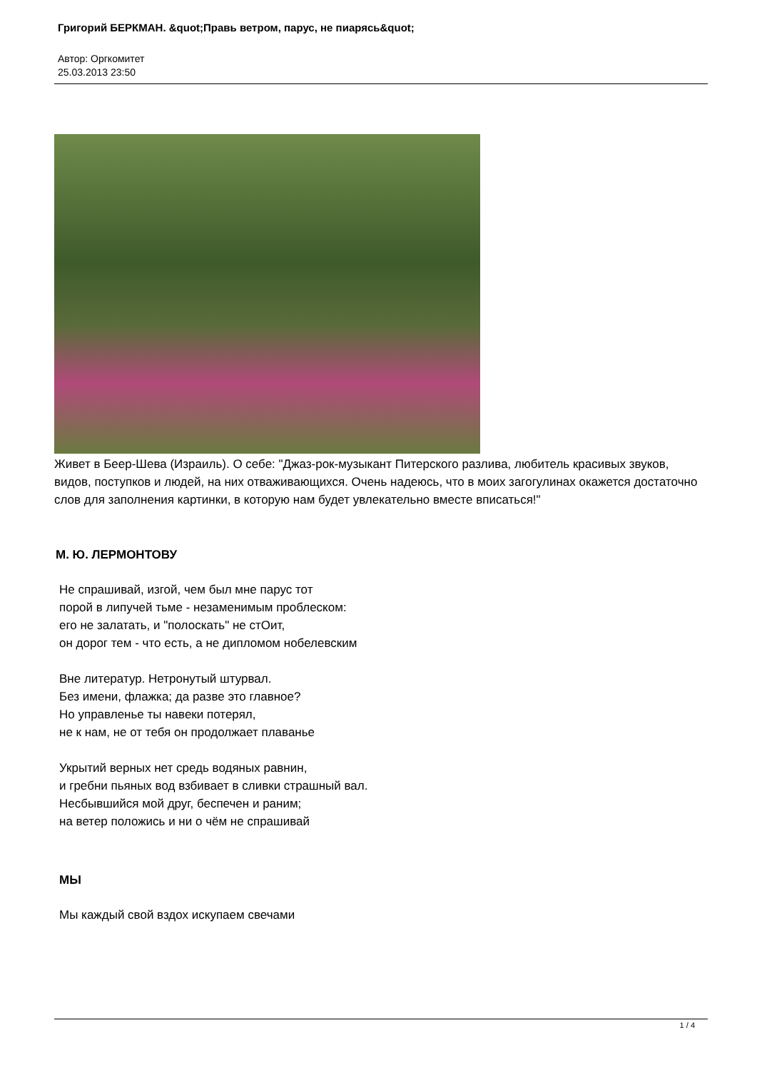Григорий БЕРКМАН. &quot;Правь ветром, парус, не пиарясь&quot;
Автор: Оргкомитет
25.03.2013 23:50
Живет в Беер-Шева (Израиль). О себе: "Джаз-рок-музыкант Питерского разлива, любитель красивых звуков, видов, поступков и людей, на них отваживающихся. Очень надеюсь, что в моих загогулинах окажется достаточно слов для заполнения картинки, в которую нам будет увлекательно вместе вписаться!"
М. Ю. ЛЕРМОНТОВУ
Не спрашивай, изгой, чем был мне парус тот
порой в липучей тьме - незаменимым проблеском:
его не залатать, и "полоскать" не стОит,
он дорог тем - что есть, а не дипломом нобелевским
Вне литератур. Нетронутый штурвал.
Без имени, флажка; да разве это главное?
Но управленье ты навеки потерял,
не к нам, не от тебя он продолжает плаванье
Укрытий верных нет средь водяных равнин,
и гребни пьяных вод взбивает в сливки страшный вал.
Несбывшийся мой друг, беспечен и раним;
на ветер положись и ни о чём не спрашивай
МЫ
Мы каждый свой вздох искупаем свечами
1 / 4